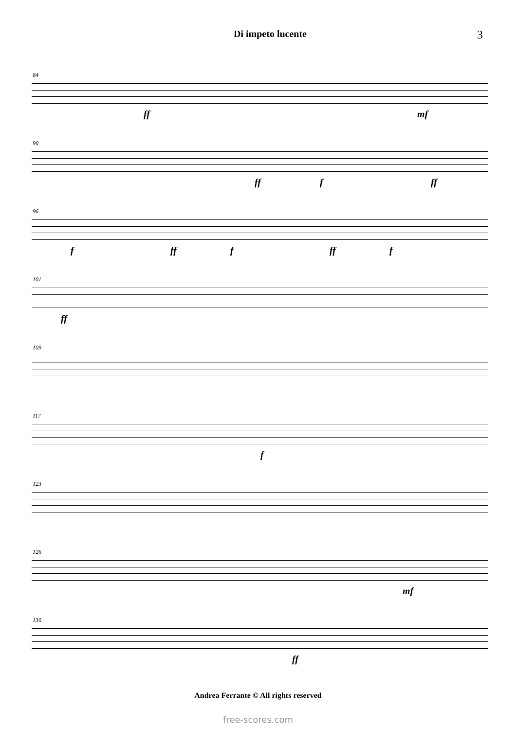Di impeto lucente
3
84
ff mf
90
ff f ff
96
f ff f ff f
101
ff
109
117
f
123
126
mf
130
ff
Andrea Ferrante © All rights reserved
free-scores.com